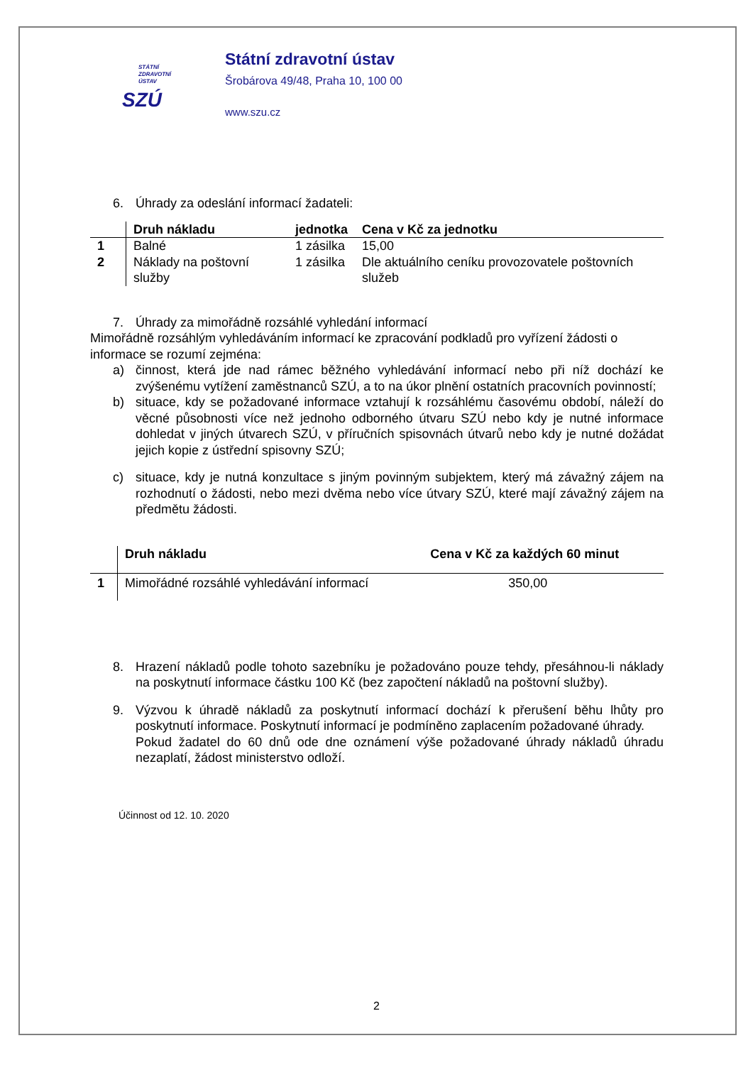STÁTNÍ
ZDRAVOTNÍ
ÚSTAV
SZÚ
Státní zdravotní ústav
Šrobárova 49/48, Praha 10, 100 00
www.szu.cz
6. Úhrady za odeslání informací žadateli:
| | Druh nákladu | jednotka | Cena v Kč za jednotku |
| --- | --- | --- | --- |
| 1 | Balné | 1 zásilka | 15,00 |
| 2 | Náklady na poštovní služby | 1 zásilka | Dle aktuálního ceníku provozovatele poštovních služeb |
7. Úhrady za mimořádně rozsáhlé vyhledání informací
Mimořádně rozsáhlým vyhledáváním informací ke zpracování podkladů pro vyřízení žádosti o informace se rozumí zejména:
a) činnost, která jde nad rámec běžného vyhledávání informací nebo při níž dochází ke zvýšenému vytížení zaměstnanců SZÚ, a to na úkor plnění ostatních pracovních povinností;
b) situace, kdy se požadované informace vztahují k rozsáhlému časovému období, náleží do věcné působnosti více než jednoho odborného útvaru SZÚ nebo kdy je nutné informace dohledat v jiných útvarech SZÚ, v příručních spisovnách útvarů nebo kdy je nutné dožádat jejich kopie z ústřední spisovny SZÚ;
c) situace, kdy je nutná konzultace s jiným povinným subjektem, který má závažný zájem na rozhodnutí o žádosti, nebo mezi dvěma nebo více útvary SZÚ, které mají závažný zájem na předmětu žádosti.
| | Druh nákladu | Cena v Kč za každých 60 minut |
| --- | --- | --- |
| 1 | Mimořádné rozsáhlé vyhledávání informací | 350,00 |
8. Hrazení nákladů podle tohoto sazebníku je požadováno pouze tehdy, přesáhnou-li náklady na poskytnutí informace částku 100 Kč (bez započtení nákladů na poštovní služby).
9. Výzvou k úhradě nákladů za poskytnutí informací dochází k přerušení běhu lhůty pro poskytnutí informace. Poskytnutí informací je podmíněno zaplacením požadované úhrady.
Pokud žadatel do 60 dnů ode dne oznámení výše požadované úhrady nákladů úhradu nezaplatí, žádost ministerstvo odloží.
Účinnost od 12. 10. 2020
2